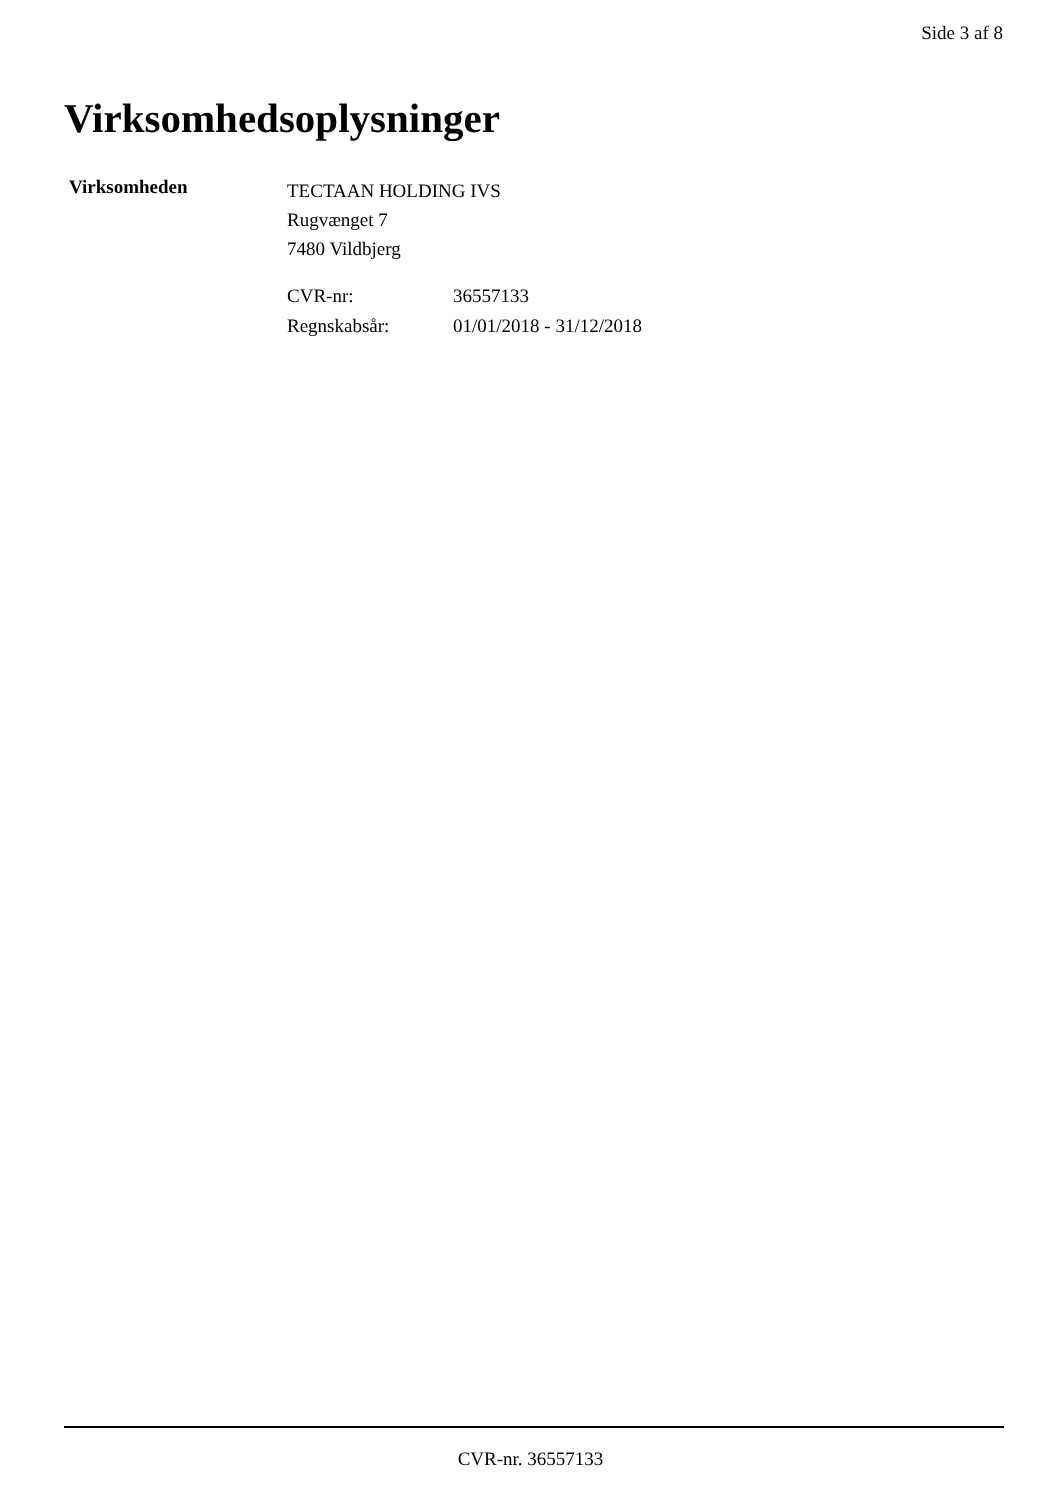Side 3 af 8
Virksomhedsoplysninger
Virksomheden
TECTAAN HOLDING IVS
Rugvænget 7
7480 Vildbjerg
| CVR-nr: | 36557133 |
| Regnskabsår: | 01/01/2018 - 31/12/2018 |
CVR-nr. 36557133